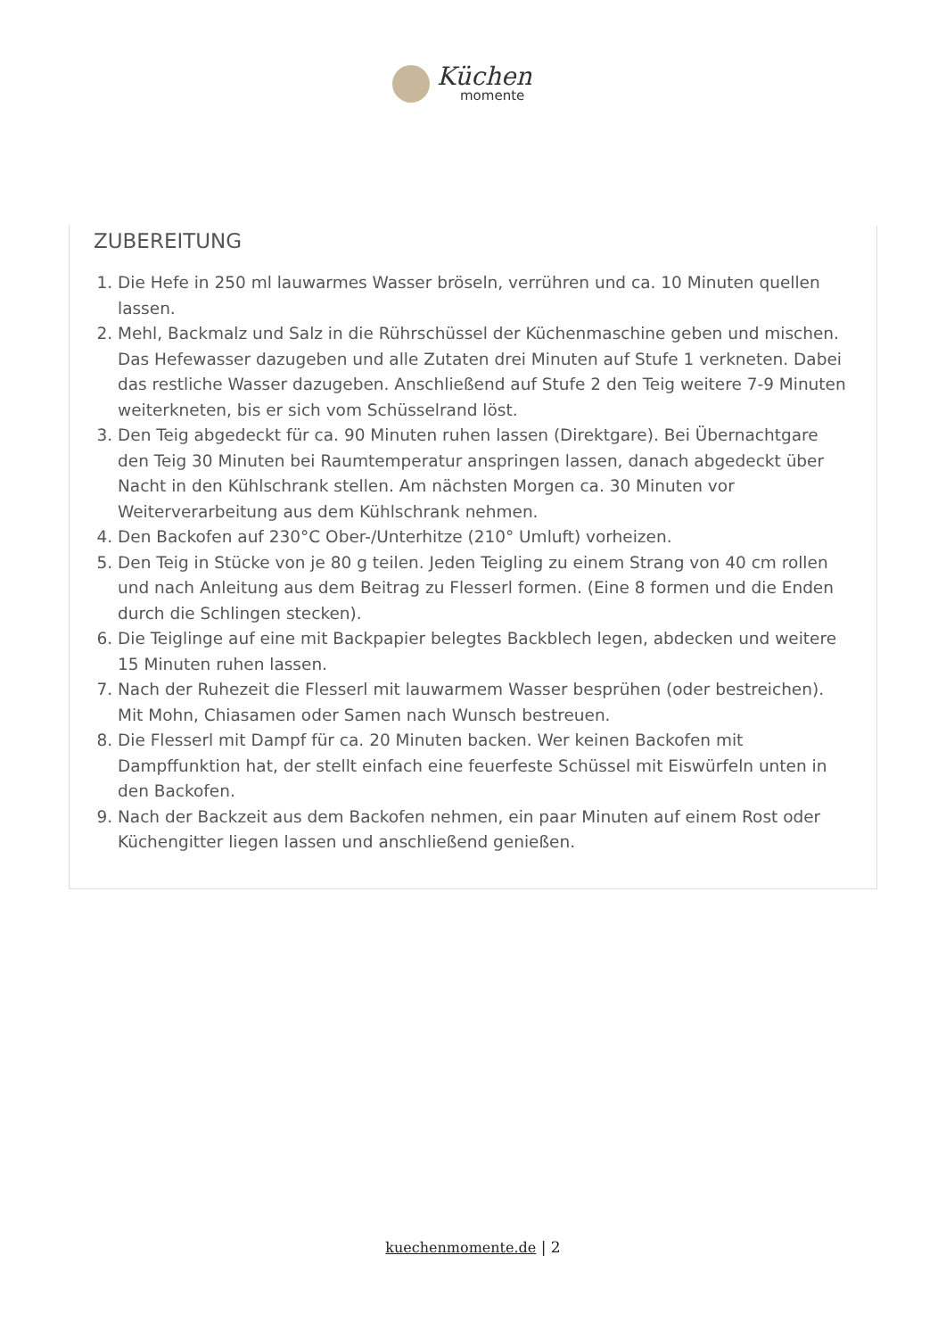Küchen
momente
ZUBEREITUNG
1. Die Hefe in 250 ml lauwarmes Wasser bröseln, verrühren und ca. 10 Minuten quellen lassen.
2. Mehl, Backmalz und Salz in die Rührschüssel der Küchenmaschine geben und mischen. Das Hefewasser dazugeben und alle Zutaten drei Minuten auf Stufe 1 verkneten. Dabei das restliche Wasser dazugeben. Anschließend auf Stufe 2 den Teig weitere 7-9 Minuten weiterkneten, bis er sich vom Schüsselrand löst.
3. Den Teig abgedeckt für ca. 90 Minuten ruhen lassen (Direktgare). Bei Übernachtgare den Teig 30 Minuten bei Raumtemperatur anspringen lassen, danach abgedeckt über Nacht in den Kühlschrank stellen. Am nächsten Morgen ca. 30 Minuten vor Weiterverarbeitung aus dem Kühlschrank nehmen.
4. Den Backofen auf 230°C Ober-/Unterhitze (210° Umluft) vorheizen.
5. Den Teig in Stücke von je 80 g teilen. Jeden Teigling zu einem Strang von 40 cm rollen und nach Anleitung aus dem Beitrag zu Flesserl formen. (Eine 8 formen und die Enden durch die Schlingen stecken).
6. Die Teiglinge auf eine mit Backpapier belegtes Backblech legen, abdecken und weitere 15 Minuten ruhen lassen.
7. Nach der Ruhezeit die Flesserl mit lauwarmem Wasser besprühen (oder bestreichen). Mit Mohn, Chiasamen oder Samen nach Wunsch bestreuen.
8. Die Flesserl mit Dampf für ca. 20 Minuten backen. Wer keinen Backofen mit Dampffunktion hat, der stellt einfach eine feuerfeste Schüssel mit Eiswürfeln unten in den Backofen.
9. Nach der Backzeit aus dem Backofen nehmen, ein paar Minuten auf einem Rost oder Küchengitter liegen lassen und anschließend genießen.
kuechenmomente.de | 2